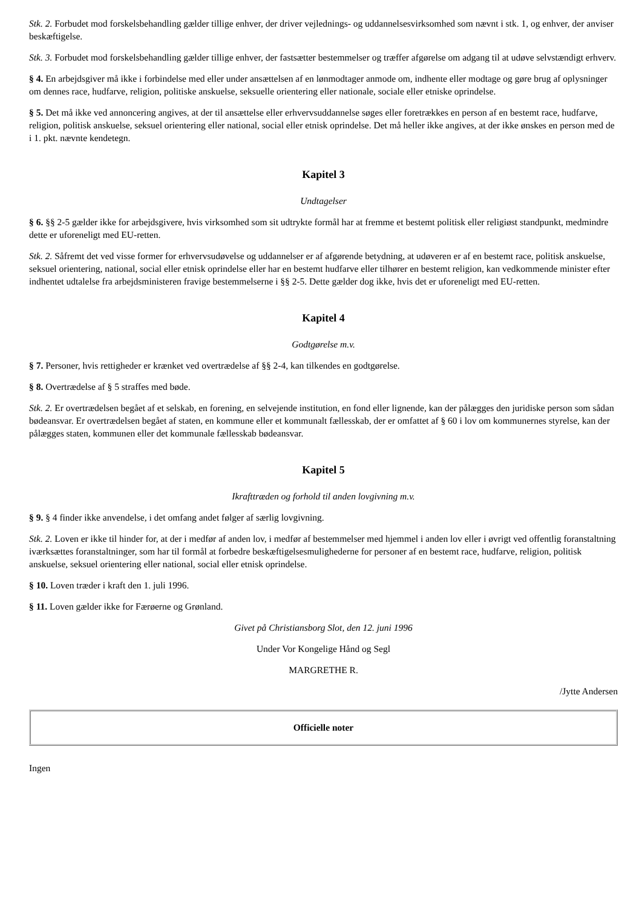Stk. 2. Forbudet mod forskelsbehandling gælder tillige enhver, der driver vejlednings- og uddannelsesvirksomhed som nævnt i stk. 1, og enhver, der anviser beskæftigelse.
Stk. 3. Forbudet mod forskelsbehandling gælder tillige enhver, der fastsætter bestemmelser og træffer afgørelse om adgang til at udøve selvstændigt erhverv.
§ 4. En arbejdsgiver må ikke i forbindelse med eller under ansættelsen af en lønmodtager anmode om, indhente eller modtage og gøre brug af oplysninger om dennes race, hudfarve, religion, politiske anskuelse, seksuelle orientering eller nationale, sociale eller etniske oprindelse.
§ 5. Det må ikke ved annoncering angives, at der til ansættelse eller erhvervsuddannelse søges eller foretrækkes en person af en bestemt race, hudfarve, religion, politisk anskuelse, seksuel orientering eller national, social eller etnisk oprindelse. Det må heller ikke angives, at der ikke ønskes en person med de i 1. pkt. nævnte kendetegn.
Kapitel 3
Undtagelser
§ 6. §§ 2-5 gælder ikke for arbejdsgivere, hvis virksomhed som sit udtrykte formål har at fremme et bestemt politisk eller religiøst standpunkt, medmindre dette er uforeneligt med EU-retten.
Stk. 2. Såfremt det ved visse former for erhvervsudøvelse og uddannelser er af afgørende betydning, at udøveren er af en bestemt race, politisk anskuelse, seksuel orientering, national, social eller etnisk oprindelse eller har en bestemt hudfarve eller tilhører en bestemt religion, kan vedkommende minister efter indhentet udtalelse fra arbejdsministeren fravige bestemmelserne i §§ 2-5. Dette gælder dog ikke, hvis det er uforeneligt med EU-retten.
Kapitel 4
Godtgørelse m.v.
§ 7. Personer, hvis rettigheder er krænket ved overtrædelse af §§ 2-4, kan tilkendes en godtgørelse.
§ 8. Overtrædelse af § 5 straffes med bøde.
Stk. 2. Er overtrædelsen begået af et selskab, en forening, en selvejende institution, en fond eller lignende, kan der pålægges den juridiske person som sådan bødeansvar. Er overtrædelsen begået af staten, en kommune eller et kommunalt fællesskab, der er omfattet af § 60 i lov om kommunernes styrelse, kan der pålægges staten, kommunen eller det kommunale fællesskab bødeansvar.
Kapitel 5
Ikrafttræden og forhold til anden lovgivning m.v.
§ 9. § 4 finder ikke anvendelse, i det omfang andet følger af særlig lovgivning.
Stk. 2. Loven er ikke til hinder for, at der i medfør af anden lov, i medfør af bestemmelser med hjemmel i anden lov eller i øvrigt ved offentlig foranstaltning iværksættes foranstaltninger, som har til formål at forbedre beskæftigelsesmulighederne for personer af en bestemt race, hudfarve, religion, politisk anskuelse, seksuel orientering eller national, social eller etnisk oprindelse.
§ 10. Loven træder i kraft den 1. juli 1996.
§ 11. Loven gælder ikke for Færøerne og Grønland.
Givet på Christiansborg Slot, den 12. juni 1996
Under Vor Kongelige Hånd og Segl
MARGRETHE R.
/Jytte Andersen
Officielle noter
Ingen